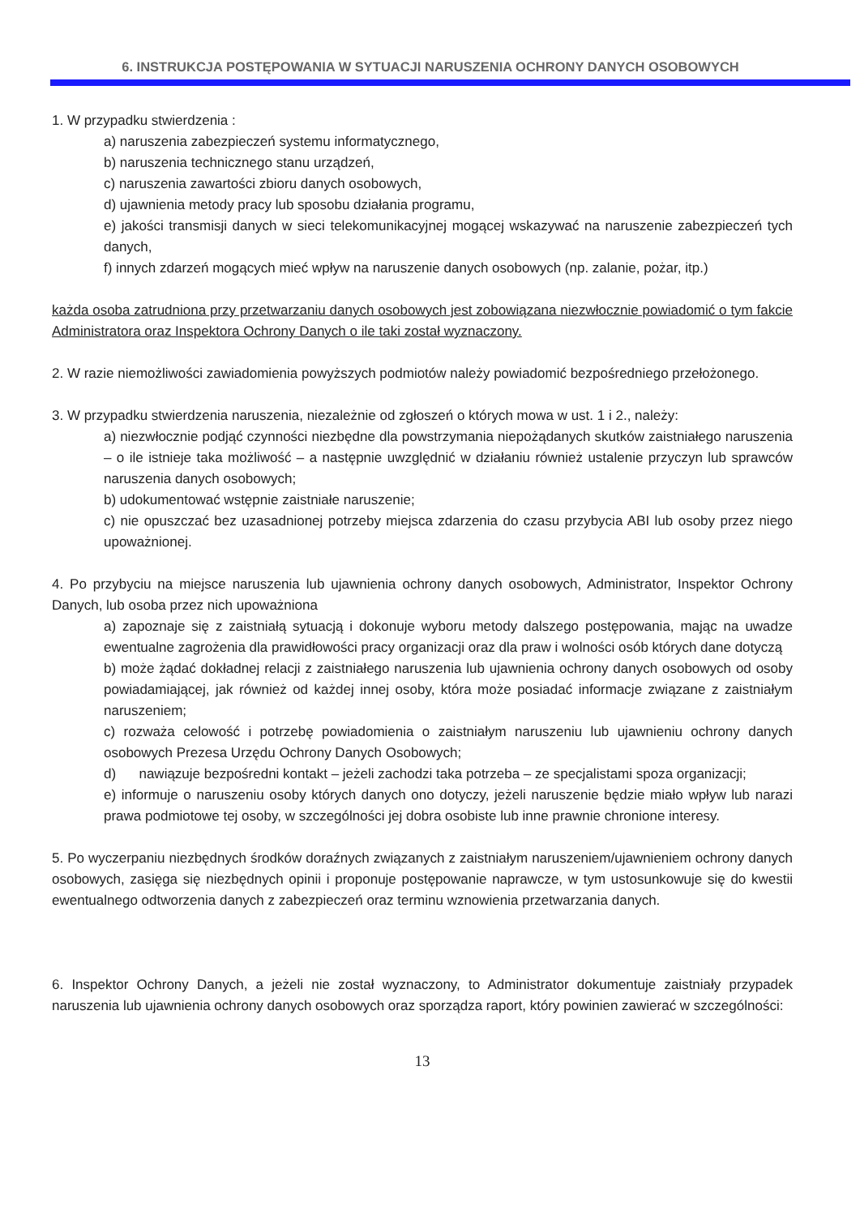6. INSTRUKCJA POSTĘPOWANIA W SYTUACJI NARUSZENIA OCHRONY DANYCH OSOBOWYCH
1. W przypadku stwierdzenia :
a) naruszenia zabezpieczeń systemu informatycznego,
b) naruszenia technicznego stanu urządzeń,
c) naruszenia zawartości zbioru danych osobowych,
d) ujawnienia metody pracy lub sposobu działania programu,
e) jakości transmisji danych w sieci telekomunikacyjnej mogącej wskazywać na naruszenie zabezpieczeń tych danych,
f) innych zdarzeń mogących mieć wpływ na naruszenie danych osobowych (np. zalanie, pożar, itp.)
każda osoba zatrudniona przy przetwarzaniu danych osobowych jest zobowiązana niezwłocznie powiadomić o tym fakcie Administratora oraz Inspektora Ochrony Danych o ile taki został wyznaczony.
2. W razie niemożliwości zawiadomienia powyższych podmiotów należy powiadomić bezpośredniego przełożonego.
3. W przypadku stwierdzenia naruszenia, niezależnie od zgłoszeń o których mowa w ust. 1 i 2., należy:
a) niezwłocznie podjąć czynności niezbędne dla powstrzymania niepożądanych skutków zaistniałego naruszenia – o ile istnieje taka możliwość – a następnie uwzględnić w działaniu również ustalenie przyczyn lub sprawców naruszenia danych osobowych;
b) udokumentować wstępnie zaistniałe naruszenie;
c) nie opuszczać bez uzasadnionej potrzeby miejsca zdarzenia do czasu przybycia ABI lub osoby przez niego upoważnionej.
4. Po przybyciu na miejsce naruszenia lub ujawnienia ochrony danych osobowych, Administrator, Inspektor Ochrony Danych, lub osoba przez nich upoważniona
a) zapoznaje się z zaistniałą sytuacją i dokonuje wyboru metody dalszego postępowania, mając na uwadze ewentualne zagrożenia dla prawidłowości pracy organizacji oraz dla praw i wolności osób których dane dotyczą
b) może żądać dokładnej relacji z zaistniałego naruszenia lub ujawnienia ochrony danych osobowych od osoby powiadamiającej, jak również od każdej innej osoby, która może posiadać informacje związane z zaistniałym naruszeniem;
c) rozważa celowość i potrzebę powiadomienia o zaistniałym naruszeniu lub ujawnieniu ochrony danych osobowych Prezesa Urzędu Ochrony Danych Osobowych;
d) nawiązuje bezpośredni kontakt – jeżeli zachodzi taka potrzeba – ze specjalistami spoza organizacji;
e) informuje o naruszeniu osoby których danych ono dotyczy, jeżeli naruszenie będzie miało wpływ lub narazi prawa podmiotowe tej osoby, w szczególności jej dobra osobiste lub inne prawnie chronione interesy.
5. Po wyczerpaniu niezbędnych środków doraźnych związanych z zaistniałym naruszeniem/ujawnieniem ochrony danych osobowych, zasięga się niezbędnych opinii i proponuje postępowanie naprawcze, w tym ustosunkowuje się do kwestii ewentualnego odtworzenia danych z zabezpieczeń oraz terminu wznowienia przetwarzania danych.
6. Inspektor Ochrony Danych, a jeżeli nie został wyznaczony, to Administrator dokumentuje zaistniały przypadek naruszenia lub ujawnienia ochrony danych osobowych oraz sporządza raport, który powinien zawierać w szczególności:
13